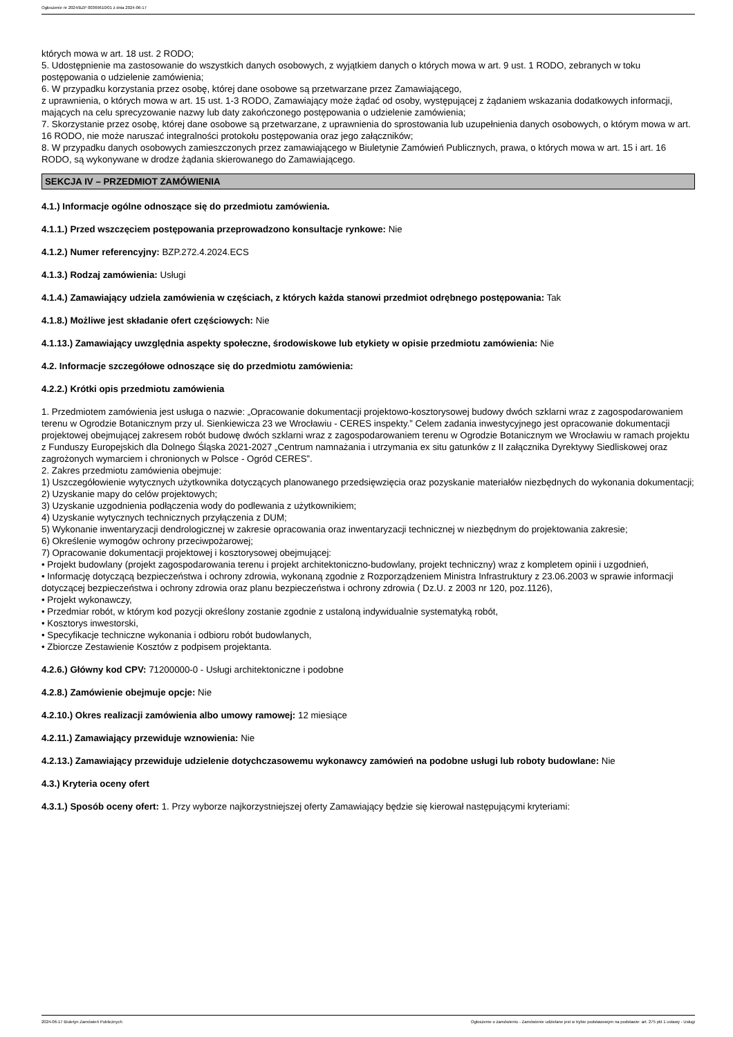Ogłoszenie nr 2024/BZP 00369610/01 z dnia 2024-06-17
których mowa w art. 18 ust. 2 RODO;
5. Udostępnienie ma zastosowanie do wszystkich danych osobowych, z wyjątkiem danych o których mowa w art. 9 ust. 1 RODO, zebranych w toku postępowania o udzielenie zamówienia;
6. W przypadku korzystania przez osobę, której dane osobowe są przetwarzane przez Zamawiającego,
z uprawnienia, o których mowa w art. 15 ust. 1-3 RODO, Zamawiający może żądać od osoby, występującej z żądaniem wskazania dodatkowych informacji, mających na celu sprecyzowanie nazwy lub daty zakończonego postępowania o udzielenie zamówienia;
7. Skorzystanie przez osobę, której dane osobowe są przetwarzane, z uprawnienia do sprostowania lub uzupełnienia danych osobowych, o którym mowa w art. 16 RODO, nie może naruszać integralności protokołu postępowania oraz jego załączników;
8. W przypadku danych osobowych zamieszczonych przez zamawiającego w Biuletynie Zamówień Publicznych, prawa, o których mowa w art. 15 i art. 16 RODO, są wykonywane w drodze żądania skierowanego do Zamawiającego.
SEKCJA IV – PRZEDMIOT ZAMÓWIENIA
4.1.) Informacje ogólne odnoszące się do przedmiotu zamówienia.
4.1.1.) Przed wszczęciem postępowania przeprowadzono konsultacje rynkowe: Nie
4.1.2.) Numer referencyjny: BZP.272.4.2024.ECS
4.1.3.) Rodzaj zamówienia: Usługi
4.1.4.) Zamawiający udziela zamówienia w częściach, z których każda stanowi przedmiot odrębnego postępowania: Tak
4.1.8.) Możliwe jest składanie ofert częściowych: Nie
4.1.13.) Zamawiający uwzględnia aspekty społeczne, środowiskowe lub etykiety w opisie przedmiotu zamówienia: Nie
4.2. Informacje szczegółowe odnoszące się do przedmiotu zamówienia:
4.2.2.) Krótki opis przedmiotu zamówienia
1. Przedmiotem zamówienia jest usługa o nazwie: „Opracowanie dokumentacji projektowo-kosztorysowej budowy dwóch szklarni wraz z zagospodarowaniem terenu w Ogrodzie Botanicznym przy ul. Sienkiewicza 23 we Wrocławiu - CERES inspekty.” Celem zadania inwestycyjnego jest opracowanie dokumentacji projektowej obejmującej zakresem robót budowę dwóch szklarni wraz z zagospodarowaniem terenu w Ogrodzie Botanicznym we Wrocławiu w ramach projektu z Funduszy Europejskich dla Dolnego Śląska 2021-2027 „Centrum namnażania i utrzymania ex situ gatunków z II załącznika Dyrektywy Siedliskowej oraz zagrożonych wymarciem i chronionych w Polsce - Ogród CERES”.
2. Zakres przedmiotu zamówienia obejmuje:
1) Uszczegółowienie wytycznych użytkownika dotyczących planowanego przedsięwzięcia oraz pozyskanie materiałów niezbędnych do wykonania dokumentacji;
2) Uzyskanie mapy do celów projektowych;
3) Uzyskanie uzgodnienia podłączenia wody do podlewania z użytkownikiem;
4) Uzyskanie wytycznych technicznych przyłączenia z DUM;
5) Wykonanie inwentaryzacji dendrologicznej w zakresie opracowania oraz inwentaryzacji technicznej w niezbędnym do projektowania zakresie;
6) Określenie wymogów ochrony przeciwpożarowej;
7) Opracowanie dokumentacji projektowej i kosztorysowej obejmującej:
• Projekt budowlany (projekt zagospodarowania terenu i projekt architektoniczno-budowlany, projekt techniczny) wraz z kompletem opinii i uzgodnień,
• Informację dotyczącą bezpieczeństwa i ochrony zdrowia, wykonaną zgodnie z Rozporządzeniem Ministra Infrastruktury z 23.06.2003 w sprawie informacji dotyczącej bezpieczeństwa i ochrony zdrowia oraz planu bezpieczeństwa i ochrony zdrowia ( Dz.U. z 2003 nr 120, poz.1126),
• Projekt wykonawczy,
• Przedmiar robót, w którym kod pozycji określony zostanie zgodnie z ustaloną indywidualnie systematyką robót,
• Kosztorys inwestorski,
• Specyfikacje techniczne wykonania i odbioru robót budowlanych,
• Zbiorcze Zestawienie Kosztów z podpisem projektanta.
4.2.6.) Główny kod CPV: 71200000-0 - Usługi architektoniczne i podobne
4.2.8.) Zamówienie obejmuje opcje: Nie
4.2.10.) Okres realizacji zamówienia albo umowy ramowej: 12 miesiące
4.2.11.) Zamawiający przewiduje wznowienia: Nie
4.2.13.) Zamawiający przewiduje udzielenie dotychczasowemu wykonawcy zamówień na podobne usługi lub roboty budowlane: Nie
4.3.) Kryteria oceny ofert
4.3.1.) Sposób oceny ofert: 1. Przy wyborze najkorzystniejszej oferty Zamawiający będzie się kierował następującymi kryteriami:
2024-06-17 Biuletyn Zamówień Publicznych Ogłoszenie o zamówieniu - Zamówienie udzielane jest w trybie podstawowym na podstawie: art. 275 pkt 1 ustawy - Usługi